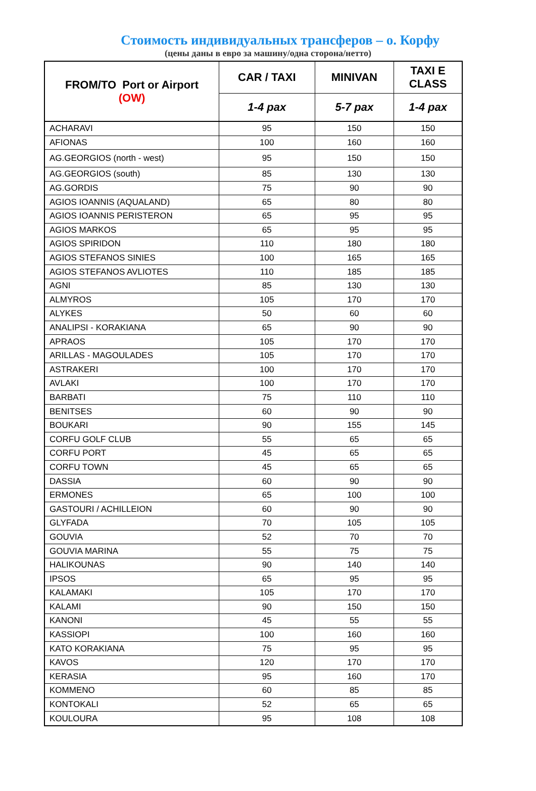Стоимость индивидуальных трансферов – о. Корфу
(цены даны в евро за машину/одна сторона/нетто)
| FROM/TO Port or Airport (OW) | CAR / TAXI | MINIVAN | TAXI E CLASS |
| --- | --- | --- | --- |
| | 1-4 pax | 5-7 pax | 1-4 pax |
| ACHARAVI | 95 | 150 | 150 |
| AFIONAS | 100 | 160 | 160 |
| AG.GEORGIOS (north - west) | 95 | 150 | 150 |
| AG.GEORGIOS (south) | 85 | 130 | 130 |
| AG.GORDIS | 75 | 90 | 90 |
| AGIOS IOANNIS (AQUALAND) | 65 | 80 | 80 |
| AGIOS IOANNIS PERISTERON | 65 | 95 | 95 |
| AGIOS MARKOS | 65 | 95 | 95 |
| AGIOS SPIRIDON | 110 | 180 | 180 |
| AGIOS STEFANOS SINIES | 100 | 165 | 165 |
| AGIOS STEFANOS AVLIOTES | 110 | 185 | 185 |
| AGNI | 85 | 130 | 130 |
| ALMYROS | 105 | 170 | 170 |
| ALYKES | 50 | 60 | 60 |
| ANALIPSI - KORAKIANA | 65 | 90 | 90 |
| APRAOS | 105 | 170 | 170 |
| ARILLAS - MAGOULADES | 105 | 170 | 170 |
| ASTRAKERI | 100 | 170 | 170 |
| AVLAKI | 100 | 170 | 170 |
| BARBATI | 75 | 110 | 110 |
| BENITSES | 60 | 90 | 90 |
| BOUKARI | 90 | 155 | 145 |
| CORFU GOLF CLUB | 55 | 65 | 65 |
| CORFU PORT | 45 | 65 | 65 |
| CORFU TOWN | 45 | 65 | 65 |
| DASSIA | 60 | 90 | 90 |
| ERMONES | 65 | 100 | 100 |
| GASTOURI / ACHILLEION | 60 | 90 | 90 |
| GLYFADA | 70 | 105 | 105 |
| GOUVIA | 52 | 70 | 70 |
| GOUVIA MARINA | 55 | 75 | 75 |
| HALIKOUNAS | 90 | 140 | 140 |
| IPSOS | 65 | 95 | 95 |
| KALAMAKI | 105 | 170 | 170 |
| KALAMI | 90 | 150 | 150 |
| KANONI | 45 | 55 | 55 |
| KASSIOPI | 100 | 160 | 160 |
| KATO KORAKIANA | 75 | 95 | 95 |
| KAVOS | 120 | 170 | 170 |
| KERASIA | 95 | 160 | 170 |
| KOMMENO | 60 | 85 | 85 |
| KONTOKALI | 52 | 65 | 65 |
| KOULOURA | 95 | 108 | 108 |